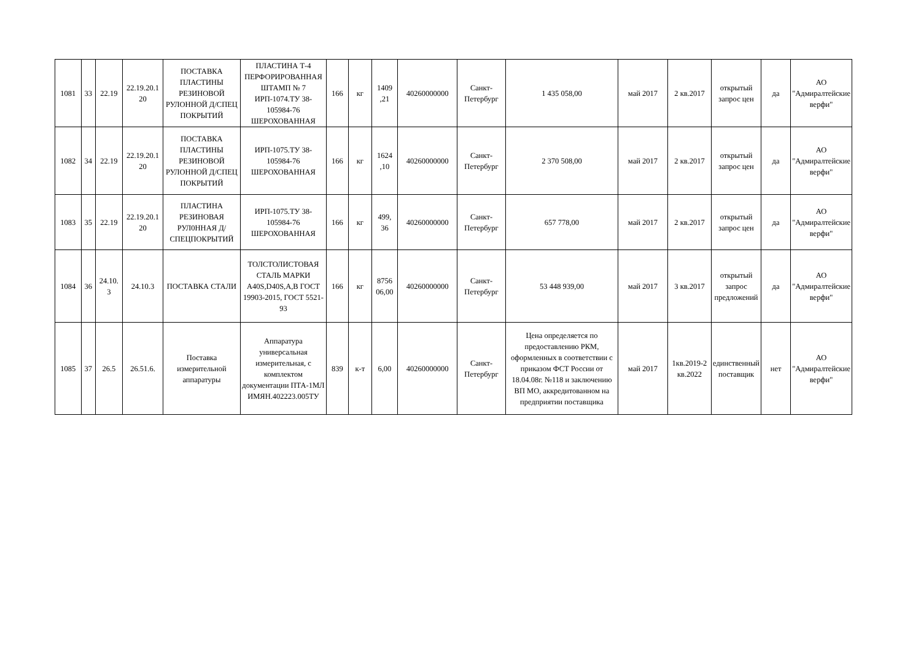| 1081 | 33 | 22.19 | 22.19.20.1 20 | ПОСТАВКА ПЛАСТИНЫ РЕЗИНОВОЙ РУЛОННОЙ Д/СПЕЦ ПОКРЫТИЙ | ПЛАСТИНА Т-4 ПЕРФОРИРОВАННАЯ ШТАМП № 7 ИРП-1074.ТУ 38-105984-76 ШЕРОХОВАННАЯ | 166 | кг | 1409 ,21 | 40260000000 | Санкт-Петербург | 1 435 058,00 | май 2017 | 2 кв.2017 | открытый запрос цен | да | АО "Адмиралтейские верфи" |
| 1082 | 34 | 22.19 | 22.19.20.1 20 | ПОСТАВКА ПЛАСТИНЫ РЕЗИНОВОЙ РУЛОННОЙ Д/СПЕЦ ПОКРЫТИЙ | ИРП-1075.ТУ 38-105984-76 ШЕРОХОВАННАЯ | 166 | кг | 1624 ,10 | 40260000000 | Санкт-Петербург | 2 370 508,00 | май 2017 | 2 кв.2017 | открытый запрос цен | да | АО "Адмиралтейские верфи" |
| 1083 | 35 | 22.19 | 22.19.20.1 20 | ПЛАСТИНА РЕЗИНОВАЯ РУЛ0ННАЯ Д/СПЕЦПОКРЫТИЙ | ИРП-1075.ТУ 38-105984-76 ШЕРОХОВАННАЯ | 166 | кг | 499, 36 | 40260000000 | Санкт-Петербург | 657 778,00 | май 2017 | 2 кв.2017 | открытый запрос цен | да | АО "Адмиралтейские верфи" |
| 1084 | 36 | 24.10. 3 | 24.10.3 | ПОСТАВКА СТАЛИ | ТОЛСТОЛИСТОВАЯ СТАЛЬ МАРКИ A40S,D40S,A,B ГОСТ 19903-2015, ГОСТ 5521-93 | 166 | кг | 8756 06,00 | 40260000000 | Санкт-Петербург | 53 448 939,00 | май 2017 | 3 кв.2017 | открытый запрос предложений | да | АО "Адмиралтейские верфи" |
| 1085 | 37 | 26.5 | 26.51.6. | Поставка измерительной аппаратуры | Аппаратура универсальная измерительная, с комплектом документации ПТА-1МЛ ИМЯН.402223.005ТУ | 839 | к-т | 6,00 | 40260000000 | Санкт-Петербург | Цена определяется по предоставлению РКМ, оформленных в соответствии с приказом ФСТ России от 18.04.08г. №118 и заключению ВП МО, аккредитованном на предприятии поставщика | май 2017 | 1кв.2019-2 кв.2022 | единственный поставщик | нет | АО "Адмиралтейские верфи" |